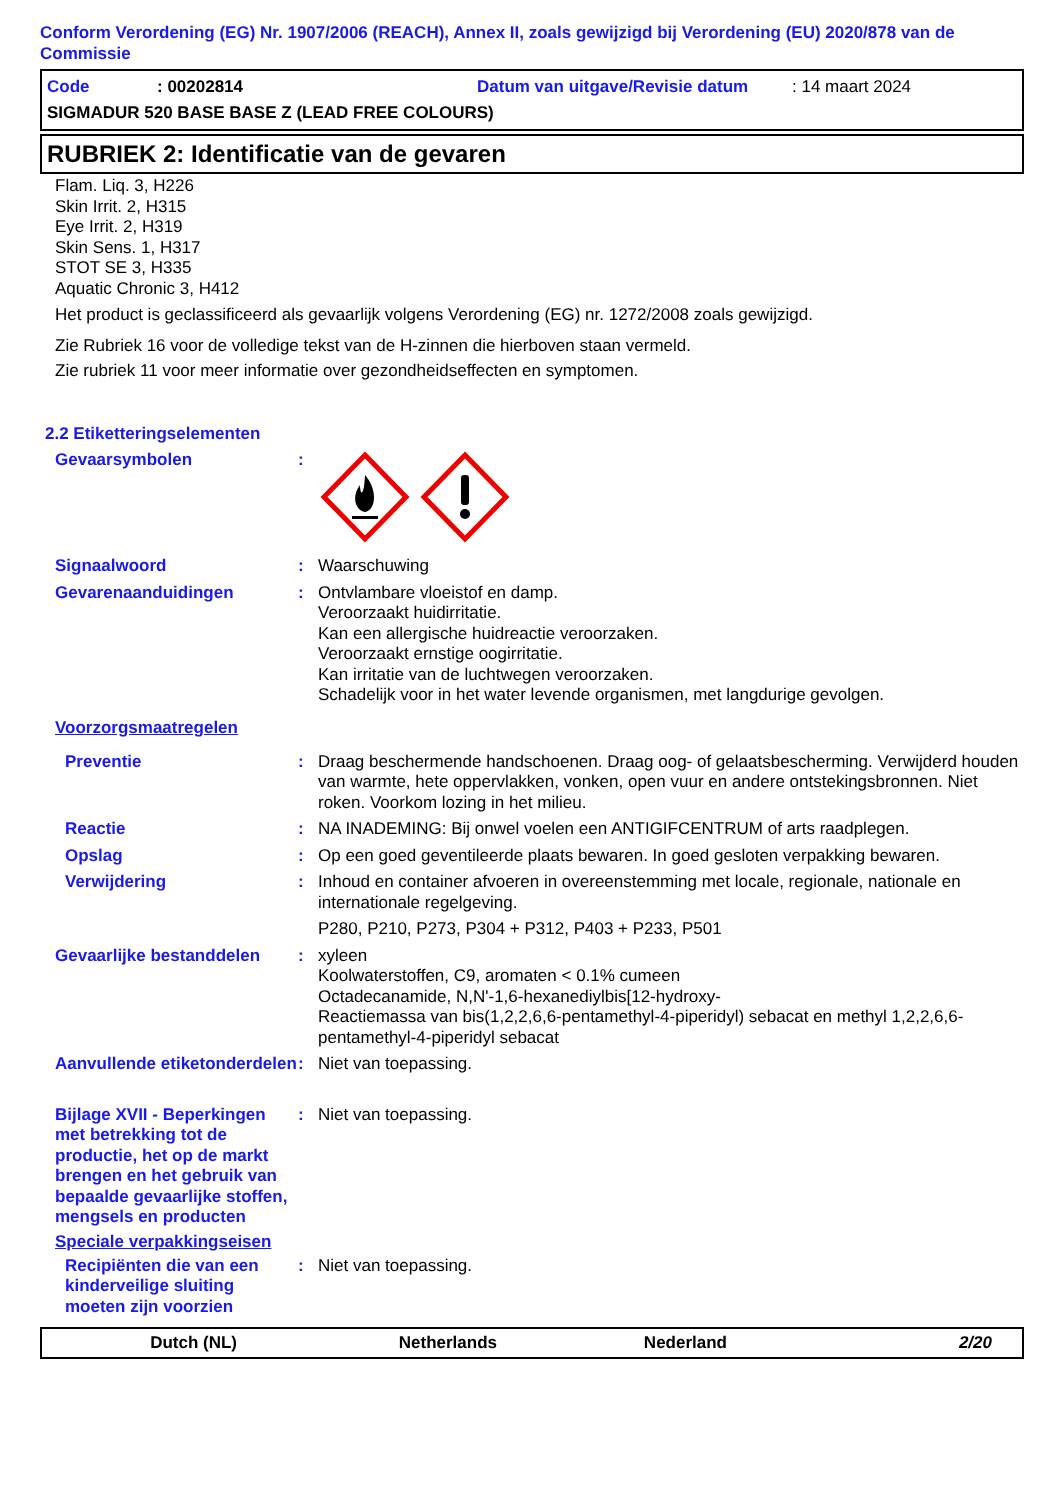Conform Verordening (EG) Nr. 1907/2006 (REACH), Annex II, zoals gewijzigd bij Verordening (EU) 2020/878 van de Commissie
Code: 00202814 Datum van uitgave/Revisie datum: 14 maart 2024
SIGMADUR 520 BASE BASE Z (LEAD FREE COLOURS)
RUBRIEK 2: Identificatie van de gevaren
Flam. Liq. 3, H226
Skin Irrit. 2, H315
Eye Irrit. 2, H319
Skin Sens. 1, H317
STOT SE 3, H335
Aquatic Chronic 3, H412
Het product is geclassificeerd als gevaarlijk volgens Verordening (EG) nr. 1272/2008 zoals gewijzigd.
Zie Rubriek 16 voor de volledige tekst van de H-zinnen die hierboven staan vermeld.
Zie rubriek 11 voor meer informatie over gezondheidseffecten en symptomen.
2.2 Etiketteringselementen
Gevaarsymbolen :
Signaalwoord : Waarschuwing
Gevarenaanduidingen : Ontvlambare vloeistof en damp.
Veroorzaakt huidirritatie.
Kan een allergische huidreactie veroorzaken.
Veroorzaakt ernstige oogirritatie.
Kan irritatie van de luchtwegen veroorzaken.
Schadelijk voor in het water levende organismen, met langdurige gevolgen.
Voorzorgsmaatregelen
Preventie : Draag beschermende handschoenen. Draag oog- of gelaatsbescherming. Verwijderd houden van warmte, hete oppervlakken, vonken, open vuur en andere ontstekingsbronnen. Niet roken. Voorkom lozing in het milieu.
Reactie : NA INADEMING: Bij onwel voelen een ANTIGIFCENTRUM of arts raadplegen.
Opslag : Op een goed geventileerde plaats bewaren. In goed gesloten verpakking bewaren.
Verwijdering : Inhoud en container afvoeren in overeenstemming met locale, regionale, nationale en internationale regelgeving.
P280, P210, P273, P304 + P312, P403 + P233, P501
Gevaarlijke bestanddelen
: xyleen
Koolwaterstoffen, C9, aromaten < 0.1% cumeen
Octadecanamide, N,N'-1,6-hexanediylbis[12-hydroxy-
Reactiemassa van bis(1,2,2,6,6-pentamethyl-4-piperidyl) sebacat en methyl 1,2,2,6,6-pentamethyl-4-piperidyl sebacat
Aanvullende etiketonderdelen
: Niet van toepassing.
Bijlage XVII - Beperkingen met betrekking tot de productie, het op de markt brengen en het gebruik van bepaalde gevaarlijke stoffen, mengsels en producten
: Niet van toepassing.
Speciale verpakkingseisen
Recipiënten die van een kinderveilige sluiting moeten zijn voorzien
: Niet van toepassing.
Dutch (NL) Netherlands Nederland 2/20